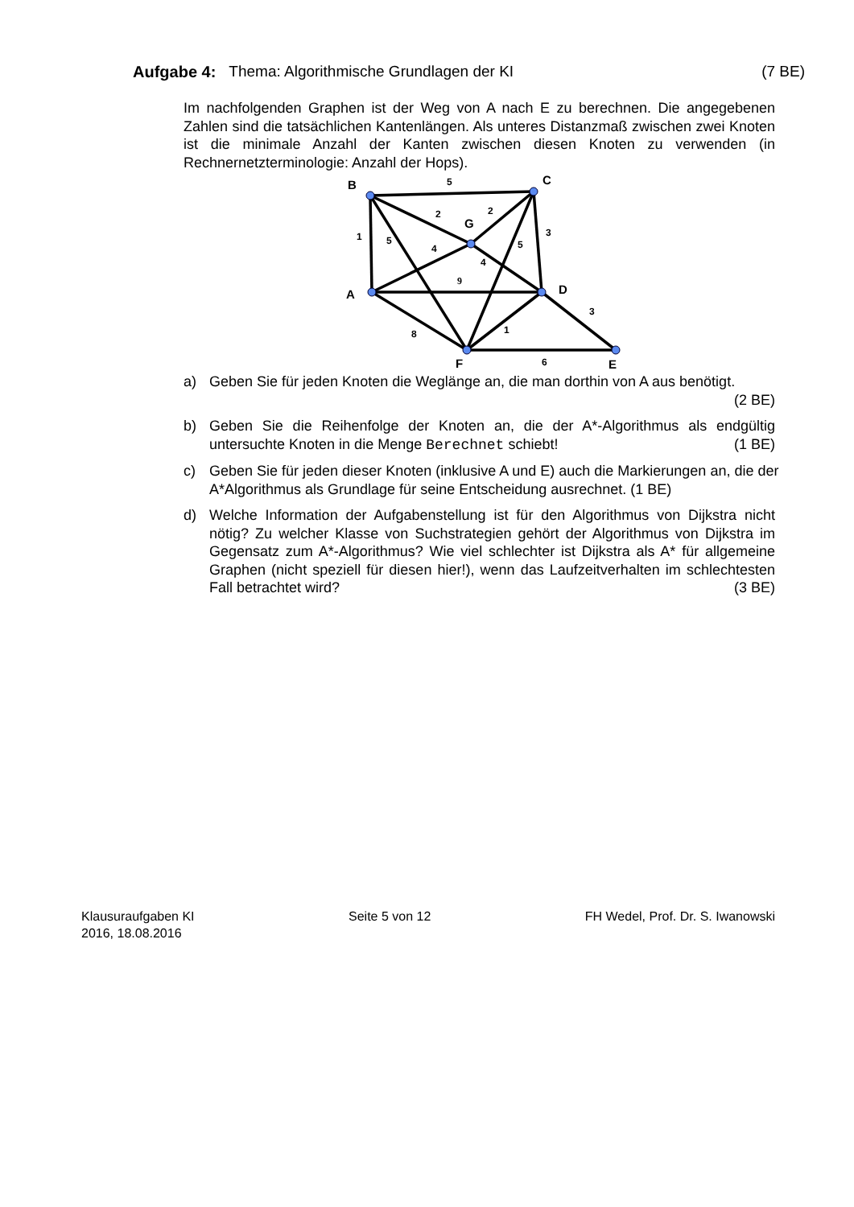Aufgabe 4: Thema: Algorithmische Grundlagen der KI (7 BE)
Im nachfolgenden Graphen ist der Weg von A nach E zu berechnen. Die angegebenen Zahlen sind die tatsächlichen Kantenlängen. Als unteres Distanzmaß zwischen zwei Knoten ist die minimale Anzahl der Kanten zwischen diesen Knoten zu verwenden (in Rechnernetzterminologie: Anzahl der Hops).
B
C
G
A
D
F
E
5
2
2
1
5
4
3
5
4
3
8
1
6
9
a) Geben Sie für jeden Knoten die Weglänge an, die man dorthin von A aus benötigt. (2 BE)
b) Geben Sie die Reihenfolge der Knoten an, die der A*-Algorithmus als endgültig untersuchte Knoten in die Menge Berechnet schiebt! (1 BE)
c) Geben Sie für jeden dieser Knoten (inklusive A und E) auch die Markierungen an, die der A*Algorithmus als Grundlage für seine Entscheidung ausrechnet. (1 BE)
d) Welche Information der Aufgabenstellung ist für den Algorithmus von Dijkstra nicht nötig? Zu welcher Klasse von Suchstrategien gehört der Algorithmus von Dijkstra im Gegensatz zum A*-Algorithmus? Wie viel schlechter ist Dijkstra als A* für allgemeine Graphen (nicht speziell für diesen hier!), wenn das Laufzeitverhalten im schlechtesten Fall betrachtet wird? (3 BE)
Klausuraufgaben KI
2016, 18.08.2016
Seite 5 von 12 FH Wedel, Prof. Dr. S. Iwanowski